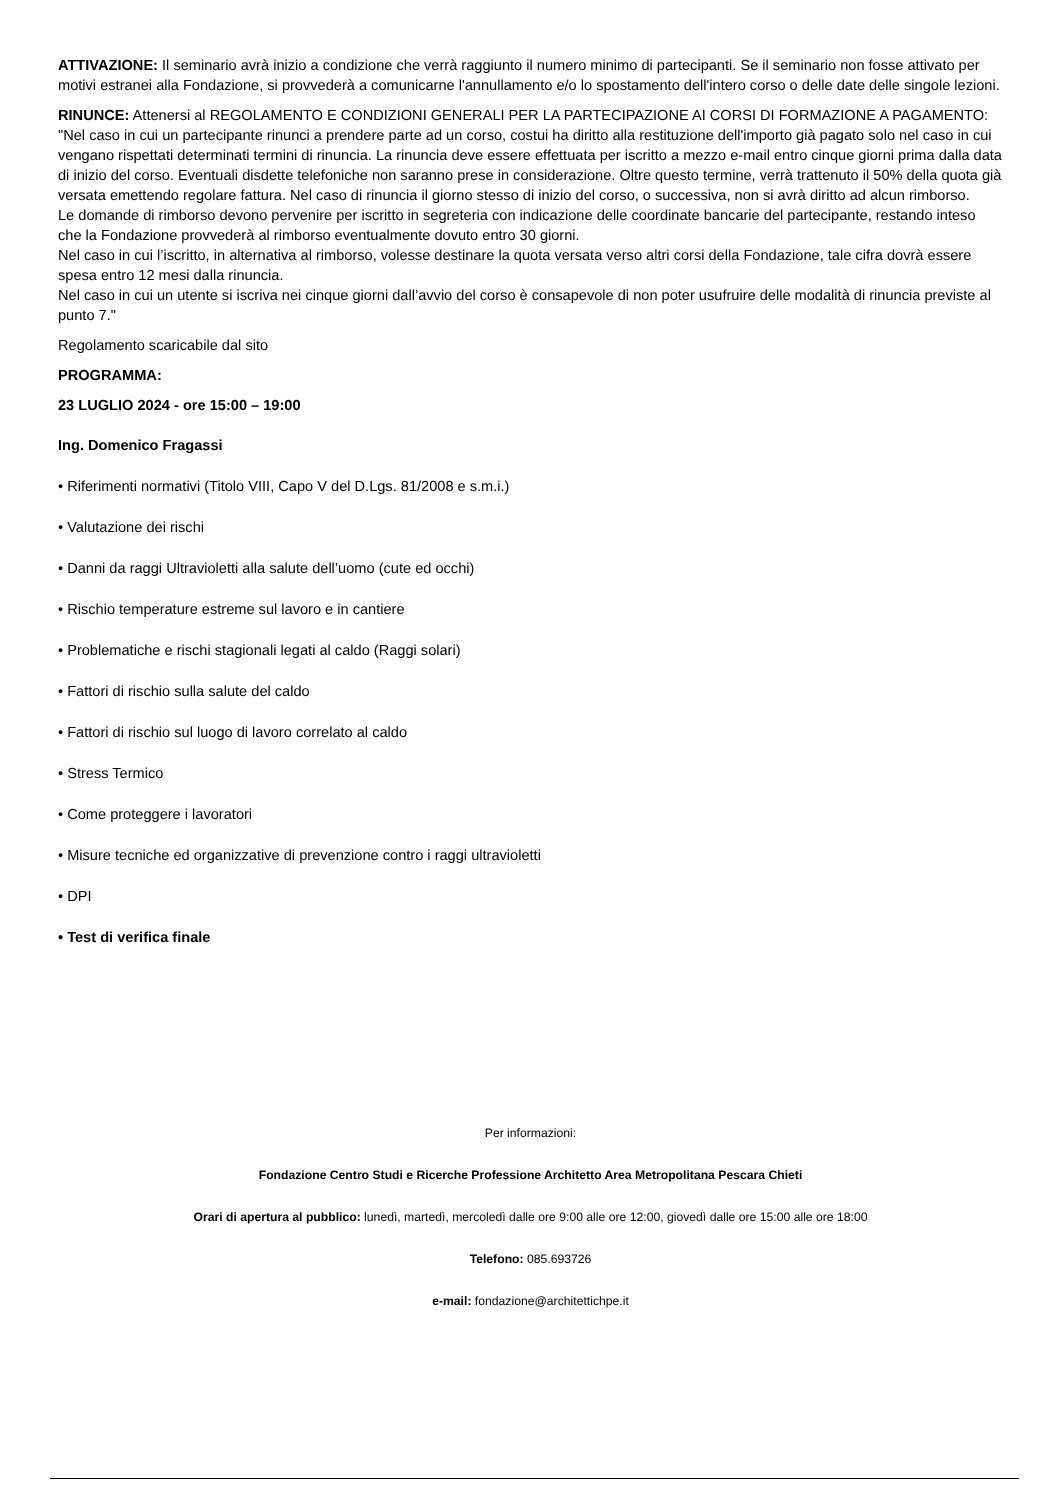ATTIVAZIONE: Il seminario avrà inizio a condizione che verrà raggiunto il numero minimo di partecipanti. Se il seminario non fosse attivato per motivi estranei alla Fondazione, si provvederà a comunicarne l'annullamento e/o lo spostamento dell'intero corso o delle date delle singole lezioni.
RINUNCE: Attenersi al REGOLAMENTO E CONDIZIONI GENERALI PER LA PARTECIPAZIONE AI CORSI DI FORMAZIONE A PAGAMENTO: "Nel caso in cui un partecipante rinunci a prendere parte ad un corso, costui ha diritto alla restituzione dell'importo già pagato solo nel caso in cui vengano rispettati determinati termini di rinuncia. La rinuncia deve essere effettuata per iscritto a mezzo e-mail entro cinque giorni prima dalla data di inizio del corso. Eventuali disdette telefoniche non saranno prese in considerazione. Oltre questo termine, verrà trattenuto il 50% della quota già versata emettendo regolare fattura. Nel caso di rinuncia il giorno stesso di inizio del corso, o successiva, non si avrà diritto ad alcun rimborso.
Le domande di rimborso devono pervenire per iscritto in segreteria con indicazione delle coordinate bancarie del partecipante, restando inteso che la Fondazione provvederà al rimborso eventualmente dovuto entro 30 giorni.
Nel caso in cui l’iscritto, in alternativa al rimborso, volesse destinare la quota versata verso altri corsi della Fondazione, tale cifra dovrà essere spesa entro 12 mesi dalla rinuncia.
Nel caso in cui un utente si iscriva nei cinque giorni dall’avvio del corso è consapevole di non poter usufruire delle modalità di rinuncia previste al punto 7."
Regolamento scaricabile dal sito
PROGRAMMA:
23 LUGLIO 2024 - ore 15:00 – 19:00
Ing. Domenico Fragassi
• Riferimenti normativi (Titolo VIII, Capo V del D.Lgs. 81/2008 e s.m.i.)
• Valutazione dei rischi
• Danni da raggi Ultravioletti alla salute dell’uomo (cute ed occhi)
• Rischio temperature estreme sul lavoro e in cantiere
• Problematiche e rischi stagionali legati al caldo (Raggi solari)
• Fattori di rischio sulla salute del caldo
• Fattori di rischio sul luogo di lavoro correlato al caldo
• Stress Termico
• Come proteggere i lavoratori
• Misure tecniche ed organizzative di prevenzione contro i raggi ultravioletti
• DPI
• Test di verifica finale
Per informazioni:
Fondazione Centro Studi e Ricerche Professione Architetto Area Metropolitana Pescara Chieti
Orari di apertura al pubblico: lunedì, martedì, mercoledì dalle ore 9:00 alle ore 12:00, giovedì dalle ore 15:00 alle ore 18:00
Telefono: 085.693726
e-mail: fondazione@architettichpe.it